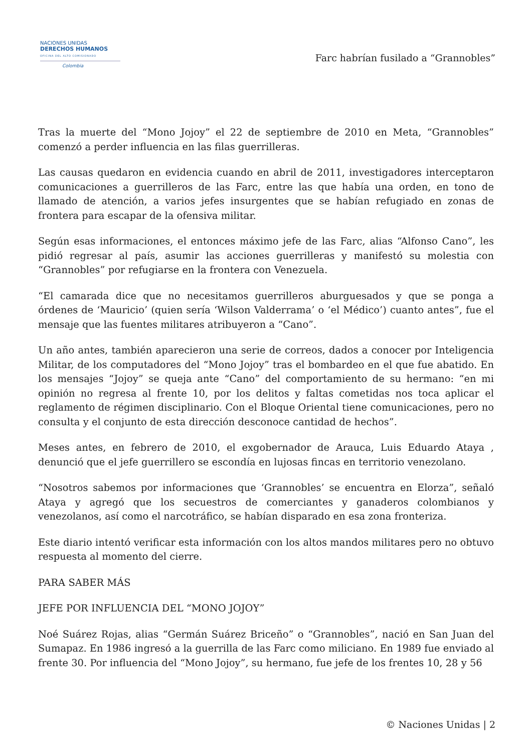NACIONES UNIDAS
DERECHOS HUMANOS
OFICINA DEL ALTO COMISIONADO
Colombia
Farc habrían fusilado a “Grannobles”
Tras la muerte del “Mono Jojoy” el 22 de septiembre de 2010 en Meta, “Grannobles” comenzó a perder influencia en las filas guerrilleras.
Las causas quedaron en evidencia cuando en abril de 2011, investigadores interceptaron comunicaciones a guerrilleros de las Farc, entre las que había una orden, en tono de llamado de atención, a varios jefes insurgentes que se habían refugiado en zonas de frontera para escapar de la ofensiva militar.
Según esas informaciones, el entonces máximo jefe de las Farc, alias “Alfonso Cano”, les pidió regresar al país, asumir las acciones guerrilleras y manifestó su molestia con “Grannobles” por refugiarse en la frontera con Venezuela.
“El camarada dice que no necesitamos guerrilleros aburguesados y que se ponga a órdenes de ‘Mauricio’ (quien sería ‘Wilson Valderrama’ o ‘el Médico’) cuanto antes”, fue el mensaje que las fuentes militares atribuyeron a “Cano”.
Un año antes, también aparecieron una serie de correos, dados a conocer por Inteligencia Militar, de los computadores del “Mono Jojoy” tras el bombardeo en el que fue abatido. En los mensajes “Jojoy” se queja ante “Cano” del comportamiento de su hermano: “en mi opinión no regresa al frente 10, por los delitos y faltas cometidas nos toca aplicar el reglamento de régimen disciplinario. Con el Bloque Oriental tiene comunicaciones, pero no consulta y el conjunto de esta dirección desconoce cantidad de hechos”.
Meses antes, en febrero de 2010, el exgobernador de Arauca, Luis Eduardo Ataya , denunció que el jefe guerrillero se escondía en lujosas fincas en territorio venezolano.
“Nosotros sabemos por informaciones que ‘Grannobles’ se encuentra en Elorza”, señaló Ataya y agregó que los secuestros de comerciantes y ganaderos colombianos y venezolanos, así como el narcotráfico, se habían disparado en esa zona fronteriza.
Este diario intentó verificar esta información con los altos mandos militares pero no obtuvo respuesta al momento del cierre.
PARA SABER MÁS
JEFE POR INFLUENCIA DEL “MONO JOJOY”
Noé Suárez Rojas, alias “Germán Suárez Briceño” o “Grannobles”, nació en San Juan del Sumapaz. En 1986 ingresó a la guerrilla de las Farc como miliciano. En 1989 fue enviado al frente 30. Por influencia del “Mono Jojoy”, su hermano, fue jefe de los frentes 10, 28 y 56
© Naciones Unidas | 2